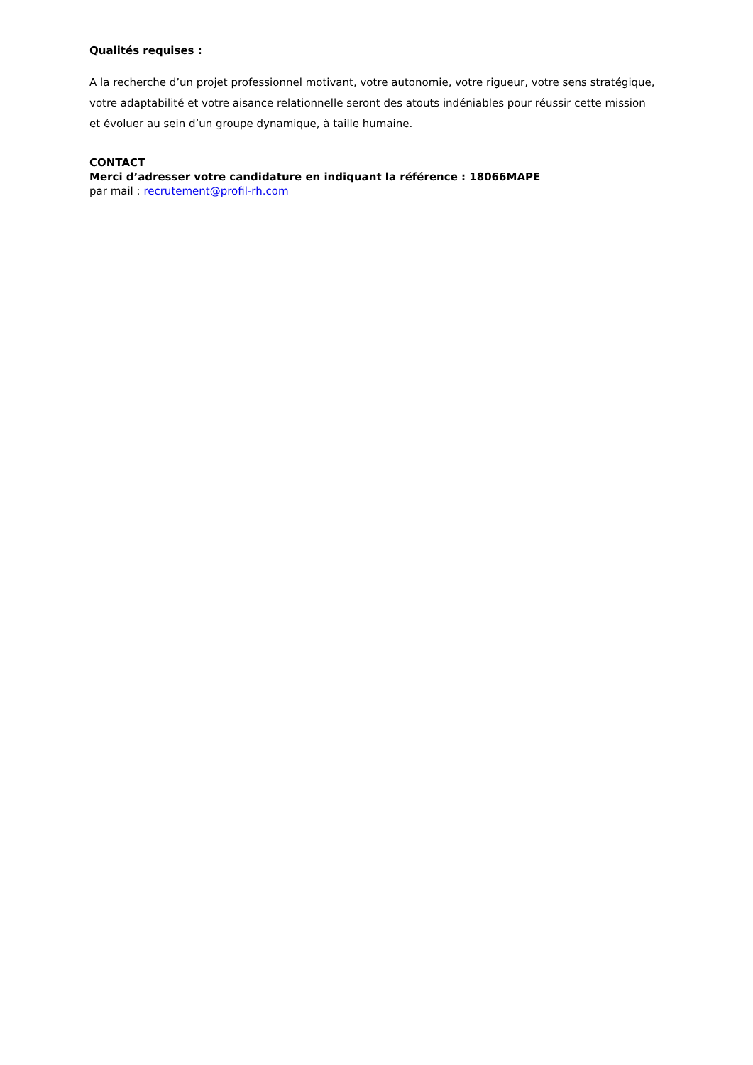Qualités requises :
A la recherche d’un projet professionnel motivant, votre autonomie, votre rigueur, votre sens stratégique, votre adaptabilité et votre aisance relationnelle seront des atouts indéniables pour réussir cette mission et évoluer au sein d’un groupe dynamique, à taille humaine.
CONTACT
Merci d’adresser votre candidature en indiquant la référence : 18066MAPE
par mail : recrutement@profil-rh.com